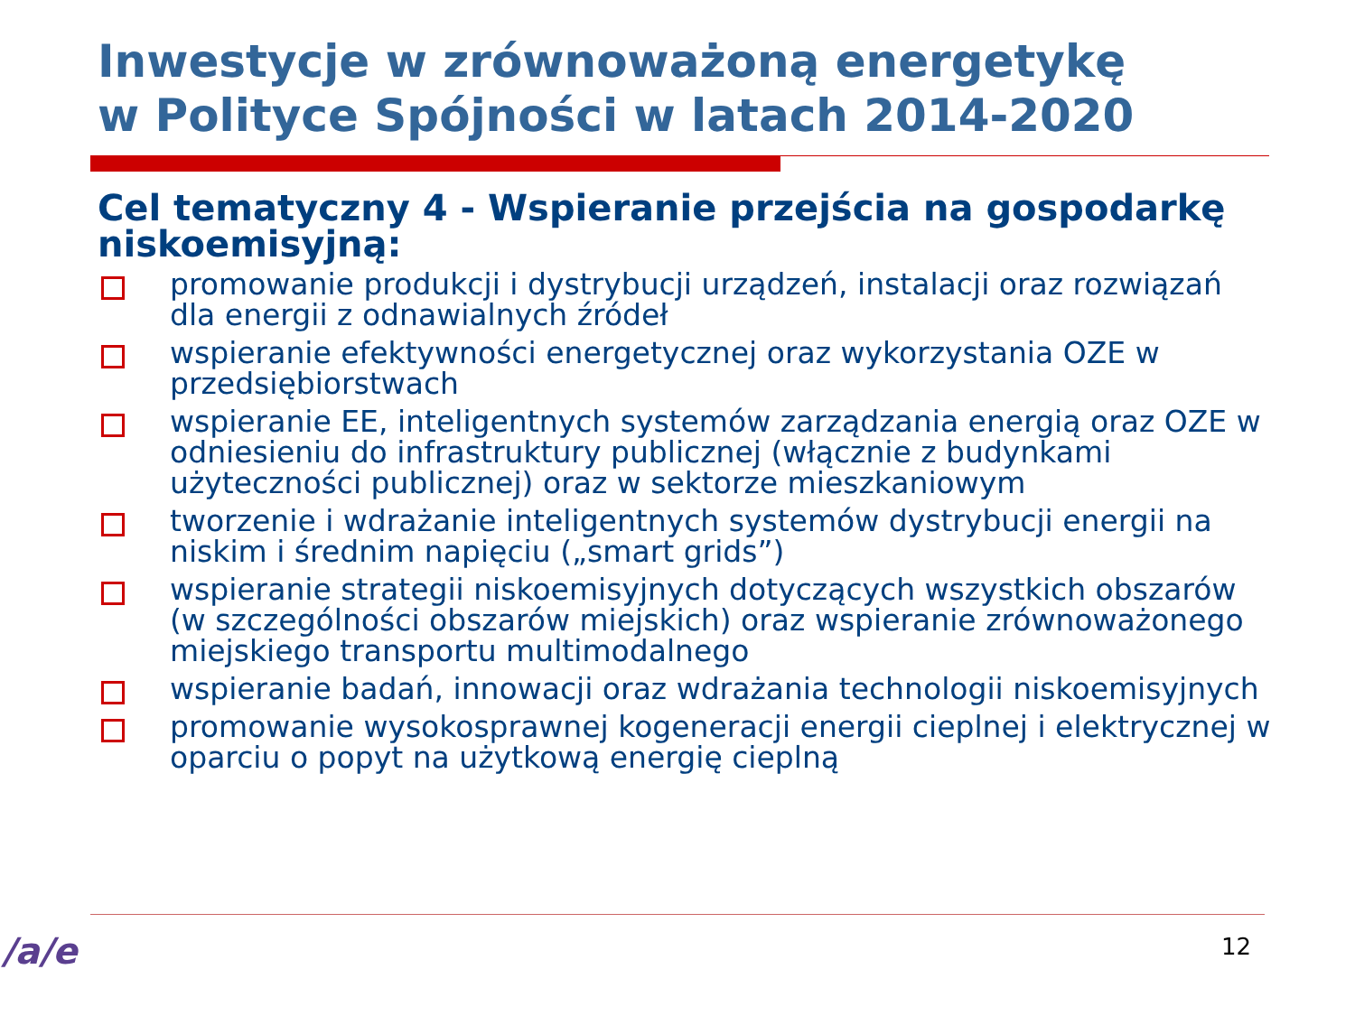Inwestycje w zrównoważoną energetykę
w Polityce Spójności w latach 2014-2020
Cel tematyczny 4 - Wspieranie przejścia na gospodarkę niskoemisyjną:
promowanie produkcji i dystrybucji urządzeń, instalacji oraz rozwiązań dla energii z odnawialnych źródeł
wspieranie efektywności energetycznej oraz wykorzystania OZE w przedsiębiorstwach
wspieranie EE, inteligentnych systemów zarządzania energią oraz OZE w odniesieniu do infrastruktury publicznej (włącznie z budynkami użyteczności publicznej) oraz w sektorze mieszkaniowym
tworzenie i wdrażanie inteligentnych systemów dystrybucji energii na niskim i średnim napięciu („smart grids”)
wspieranie strategii niskoemisyjnych dotyczących wszystkich obszarów (w szczególności obszarów miejskich) oraz wspieranie zrównoważonego miejskiego transportu multimodalnego
wspieranie badań, innowacji oraz wdrażania technologii niskoemisyjnych
promowanie wysokosprawnej kogeneracji energii cieplnej i elektrycznej w oparciu o popyt na użytkową energię cieplną
12
/a/e